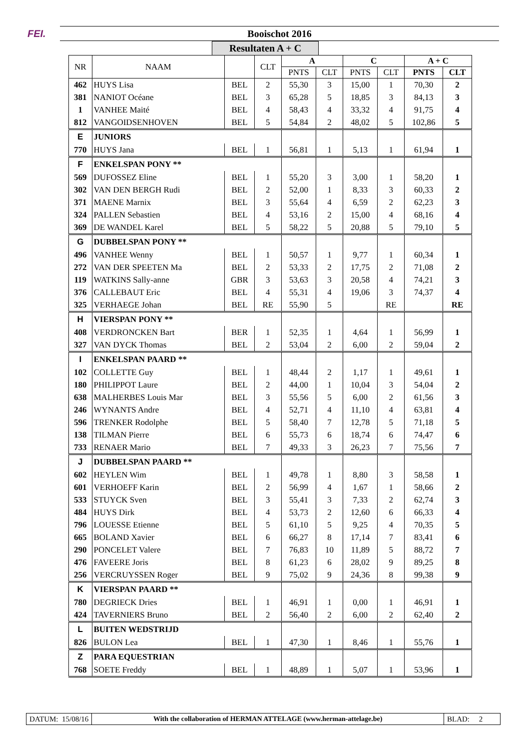FEI. Booischot 2016
Resultaten A + C
| NR | NAAM | | CLT | A | | C | | A + C | |
| --- | --- | --- | --- | --- | --- | --- | --- | --- | --- |
| | | | | PNTS | CLT | PNTS | CLT | PNTS | CLT |
| 462 | HUYS Lisa | BEL | 2 | 55,30 | 3 | 15,00 | 1 | 70,30 | 2 |
| 381 | NANIOT Océane | BEL | 3 | 65,28 | 5 | 18,85 | 3 | 84,13 | 3 |
| 1 | VANHEE Maité | BEL | 4 | 58,43 | 4 | 33,32 | 4 | 91,75 | 4 |
| 812 | VANGOIDSENHOVEN | BEL | 5 | 54,84 | 2 | 48,02 | 5 | 102,86 | 5 |
| E | JUNIORS | | | | | | | | |
| 770 | HUYS Jana | BEL | 1 | 56,81 | 1 | 5,13 | 1 | 61,94 | 1 |
| F | ENKELSPAN PONY ** | | | | | | | | |
| 569 | DUFOSSEZ Eline | BEL | 1 | 55,20 | 3 | 3,00 | 1 | 58,20 | 1 |
| 302 | VAN DEN BERGH Rudi | BEL | 2 | 52,00 | 1 | 8,33 | 3 | 60,33 | 2 |
| 371 | MAENE Marnix | BEL | 3 | 55,64 | 4 | 6,59 | 2 | 62,23 | 3 |
| 324 | PALLEN Sebastien | BEL | 4 | 53,16 | 2 | 15,00 | 4 | 68,16 | 4 |
| 369 | DE WANDEL Karel | BEL | 5 | 58,22 | 5 | 20,88 | 5 | 79,10 | 5 |
| G | DUBBELSPAN PONY ** | | | | | | | | |
| 496 | VANHEE Wenny | BEL | 1 | 50,57 | 1 | 9,77 | 1 | 60,34 | 1 |
| 272 | VAN DER SPEETEN Ma | BEL | 2 | 53,33 | 2 | 17,75 | 2 | 71,08 | 2 |
| 119 | WATKINS Sally-anne | GBR | 3 | 53,63 | 3 | 20,58 | 4 | 74,21 | 3 |
| 376 | CALLEBAUT Eric | BEL | 4 | 55,31 | 4 | 19,06 | 3 | 74,37 | 4 |
| 325 | VERHAEGE Johan | BEL | RE | 55,90 | 5 | | RE | | RE |
| H | VIERSPAN PONY ** | | | | | | | | |
| 408 | VERDRONCKEN Bart | BER | 1 | 52,35 | 1 | 4,64 | 1 | 56,99 | 1 |
| 327 | VAN DYCK Thomas | BEL | 2 | 53,04 | 2 | 6,00 | 2 | 59,04 | 2 |
| I | ENKELSPAN PAARD ** | | | | | | | | |
| 102 | COLLETTE Guy | BEL | 1 | 48,44 | 2 | 1,17 | 1 | 49,61 | 1 |
| 180 | PHILIPPOT Laure | BEL | 2 | 44,00 | 1 | 10,04 | 3 | 54,04 | 2 |
| 638 | MALHERBES Louis Mar | BEL | 3 | 55,56 | 5 | 6,00 | 2 | 61,56 | 3 |
| 246 | WYNANTS Andre | BEL | 4 | 52,71 | 4 | 11,10 | 4 | 63,81 | 4 |
| 596 | TRENKER Rodolphe | BEL | 5 | 58,40 | 7 | 12,78 | 5 | 71,18 | 5 |
| 138 | TILMAN Pierre | BEL | 6 | 55,73 | 6 | 18,74 | 6 | 74,47 | 6 |
| 733 | RENAER Mario | BEL | 7 | 49,33 | 3 | 26,23 | 7 | 75,56 | 7 |
| J | DUBBELSPAN PAARD ** | | | | | | | | |
| 602 | HEYLEN Wim | BEL | 1 | 49,78 | 1 | 8,80 | 3 | 58,58 | 1 |
| 601 | VERHOEFF Karin | BEL | 2 | 56,99 | 4 | 1,67 | 1 | 58,66 | 2 |
| 533 | STUYCK Sven | BEL | 3 | 55,41 | 3 | 7,33 | 2 | 62,74 | 3 |
| 484 | HUYS Dirk | BEL | 4 | 53,73 | 2 | 12,60 | 6 | 66,33 | 4 |
| 796 | LOUESSE Etienne | BEL | 5 | 61,10 | 5 | 9,25 | 4 | 70,35 | 5 |
| 665 | BOLAND Xavier | BEL | 6 | 66,27 | 8 | 17,14 | 7 | 83,41 | 6 |
| 290 | PONCELET Valere | BEL | 7 | 76,83 | 10 | 11,89 | 5 | 88,72 | 7 |
| 476 | FAVEERE Joris | BEL | 8 | 61,23 | 6 | 28,02 | 9 | 89,25 | 8 |
| 256 | VERCRUYSSEN Roger | BEL | 9 | 75,02 | 9 | 24,36 | 8 | 99,38 | 9 |
| K | VIERSPAN PAARD ** | | | | | | | | |
| 780 | DEGRIECK Dries | BEL | 1 | 46,91 | 1 | 0,00 | 1 | 46,91 | 1 |
| 424 | TAVERNIERS Bruno | BEL | 2 | 56,40 | 2 | 6,00 | 2 | 62,40 | 2 |
| L | BUITEN WEDSTRIJD | | | | | | | | |
| 826 | BULON Lea | BEL | 1 | 47,30 | 1 | 8,46 | 1 | 55,76 | 1 |
| Z | PARA EQUESTRIAN | | | | | | | | |
| 768 | SOETE Freddy | BEL | 1 | 48,89 | 1 | 5,07 | 1 | 53,96 | 1 |
DATUM: 15/08/16 With the collaboration of HERMAN ATTELAGE (www.herman-attelage.be)
BLAD: 2